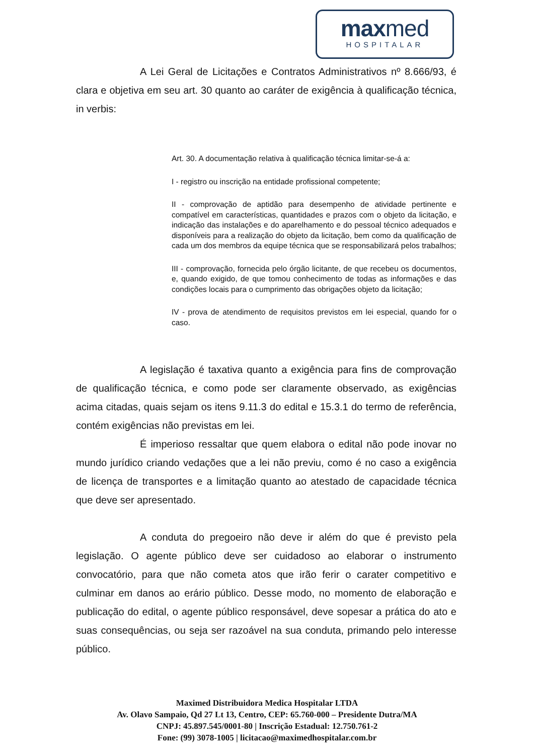maxmed
HOSPITALAR
A Lei Geral de Licitações e Contratos Administrativos nº 8.666/93, é clara e objetiva em seu art. 30 quanto ao caráter de exigência à qualificação técnica, in verbis:
Art. 30. A documentação relativa à qualificação técnica limitar-se-á a:
I - registro ou inscrição na entidade profissional competente;
II - comprovação de aptidão para desempenho de atividade pertinente e compatível em características, quantidades e prazos com o objeto da licitação, e indicação das instalações e do aparelhamento e do pessoal técnico adequados e disponíveis para a realização do objeto da licitação, bem como da qualificação de cada um dos membros da equipe técnica que se responsabilizará pelos trabalhos;
III - comprovação, fornecida pelo órgão licitante, de que recebeu os documentos, e, quando exigido, de que tomou conhecimento de todas as informações e das condições locais para o cumprimento das obrigações objeto da licitação;
IV - prova de atendimento de requisitos previstos em lei especial, quando for o caso.
A legislação é taxativa quanto a exigência para fins de comprovação de qualificação técnica, e como pode ser claramente observado, as exigências acima citadas, quais sejam os itens 9.11.3 do edital e 15.3.1 do termo de referência, contém exigências não previstas em lei.
É imperioso ressaltar que quem elabora o edital não pode inovar no mundo jurídico criando vedações que a lei não previu, como é no caso a exigência de licença de transportes e a limitação quanto ao atestado de capacidade técnica que deve ser apresentado.
A conduta do pregoeiro não deve ir além do que é previsto pela legislação. O agente público deve ser cuidadoso ao elaborar o instrumento convocatório, para que não cometa atos que irão ferir o carater competitivo e culminar em danos ao erário público. Desse modo, no momento de elaboração e publicação do edital, o agente público responsável, deve sopesar a prática do ato e suas consequências, ou seja ser razoável na sua conduta, primando pelo interesse público.
Maximed Distribuidora Medica Hospitalar LTDA
Av. Olavo Sampaio, Qd 27 Lt 13, Centro, CEP: 65.760-000 – Presidente Dutra/MA
CNPJ: 45.897.545/0001-80 | Inscrição Estadual: 12.750.761-2
Fone: (99) 3078-1005 | licitacao@maximedhospitalar.com.br